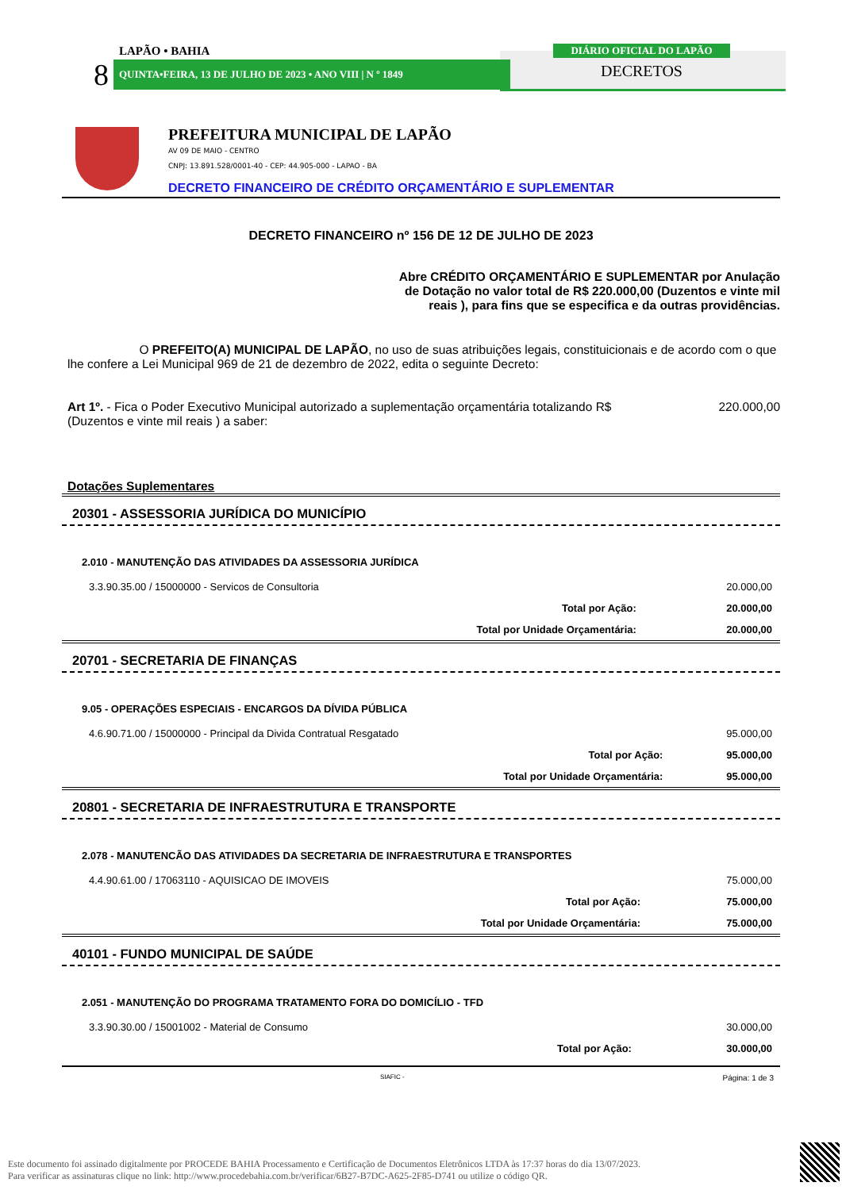LAPÃO • BAHIA
8 QUINTA•FEIRA, 13 DE JULHO DE 2023 • ANO VIII | N º 1849
DIÁRIO OFICIAL DO LAPÃO
DECRETOS
PREFEITURA MUNICIPAL DE LAPÃO
AV 09 DE MAIO - CENTRO
CNPJ: 13.891.528/0001-40 - CEP: 44.905-000 - LAPAO - BA
DECRETO FINANCEIRO DE CRÉDITO ORÇAMENTÁRIO E SUPLEMENTAR
DECRETO FINANCEIRO nº 156 DE 12 DE JULHO DE 2023
Abre CRÉDITO ORÇAMENTÁRIO E SUPLEMENTAR por Anulação de Dotação no valor total de R$ 220.000,00 (Duzentos e vinte mil reais ), para fins que se especifica e da outras providências.
O PREFEITO(A) MUNICIPAL DE LAPÃO, no uso de suas atribuições legais, constituicionais e de acordo com o que lhe confere a Lei Municipal 969 de 21 de dezembro de 2022, edita o seguinte Decreto:
Art 1º. - Fica o Poder Executivo Municipal autorizado a suplementação orçamentária totalizando R$ 220.000,00
(Duzentos e vinte mil reais ) a saber:
Dotações Suplementares
20301 - ASSESSORIA JURÍDICA DO MUNICÍPIO
| 2.010 - MANUTENÇÃO DAS ATIVIDADES DA ASSESSORIA JURÍDICA | |
| 3.3.90.35.00 / 15000000 - Servicos de Consultoria | 20.000,00 |
| Total por Ação: | 20.000,00 |
| Total por Unidade Orçamentária: | 20.000,00 |
20701 - SECRETARIA DE FINANÇAS
| 9.05 - OPERAÇÕES ESPECIAIS - ENCARGOS DA DÍVIDA PÚBLICA | |
| 4.6.90.71.00 / 15000000 - Principal da Divida Contratual Resgatado | 95.000,00 |
| Total por Ação: | 95.000,00 |
| Total por Unidade Orçamentária: | 95.000,00 |
20801 - SECRETARIA DE INFRAESTRUTURA E TRANSPORTE
| 2.078 - MANUTENCÃO DAS ATIVIDADES DA SECRETARIA DE INFRAESTRUTURA E TRANSPORTES | |
| 4.4.90.61.00 / 17063110 - AQUISICAO DE IMOVEIS | 75.000,00 |
| Total por Ação: | 75.000,00 |
| Total por Unidade Orçamentária: | 75.000,00 |
40101 - FUNDO MUNICIPAL DE SAÚDE
| 2.051 - MANUTENÇÃO DO PROGRAMA TRATAMENTO FORA DO DOMICÍLIO - TFD | |
| 3.3.90.30.00 / 15001002 - Material de Consumo | 30.000,00 |
| Total por Ação: | 30.000,00 |
SIAFIC - Página: 1 de 3
Este documento foi assinado digitalmente por PROCEDE BAHIA Processamento e Certificação de Documentos Eletrônicos LTDA às 17:37 horas do dia 13/07/2023.
Para verificar as assinaturas clique no link: http://www.procedebahia.com.br/verificar/6B27-B7DC-A625-2F85-D741 ou utilize o código QR.